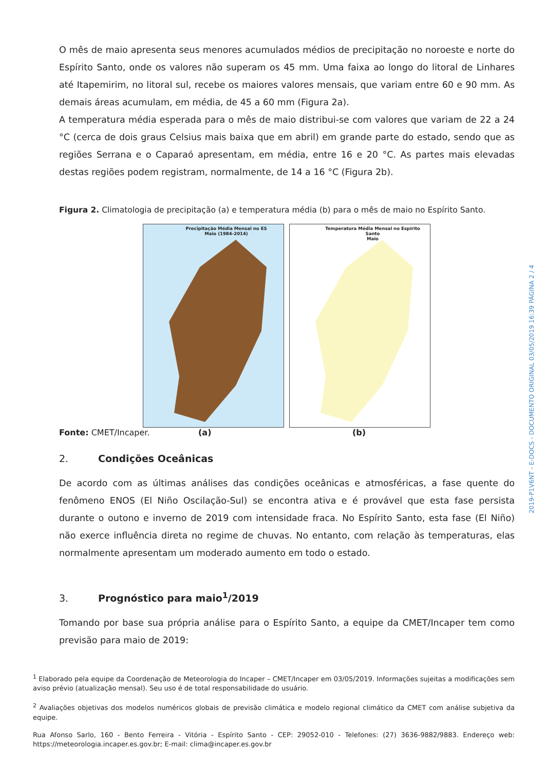O mês de maio apresenta seus menores acumulados médios de precipitação no noroeste e norte do Espírito Santo, onde os valores não superam os 45 mm. Uma faixa ao longo do litoral de Linhares até Itapemirim, no litoral sul, recebe os maiores valores mensais, que variam entre 60 e 90 mm. As demais áreas acumulam, em média, de 45 a 60 mm (Figura 2a).
A temperatura média esperada para o mês de maio distribui-se com valores que variam de 22 a 24 °C (cerca de dois graus Celsius mais baixa que em abril) em grande parte do estado, sendo que as regiões Serrana e o Caparaó apresentam, em média, entre 16 e 20 °C. As partes mais elevadas destas regiões podem registram, normalmente, de 14 a 16 °C (Figura 2b).
Figura 2. Climatologia de precipitação (a) e temperatura média (b) para o mês de maio no Espírito Santo.
Precipitação Média Mensal no ES
Maio (1984-2014)
Temperatura Média Mensal no Espírito Santo
Maio
Fonte: CMET/Incaper. (a) (b)
2. Condições Oceânicas
De acordo com as últimas análises das condições oceânicas e atmosféricas, a fase quente do fenômeno ENOS (El Niño Oscilação-Sul) se encontra ativa e é provável que esta fase persista durante o outono e inverno de 2019 com intensidade fraca. No Espírito Santo, esta fase (El Niño) não exerce influência direta no regime de chuvas. No entanto, com relação às temperaturas, elas normalmente apresentam um moderado aumento em todo o estado.
3. Prognóstico para maio<sup>1</sup>/2019
Tomando por base sua própria análise para o Espírito Santo, a equipe da CMET/Incaper tem como previsão para maio de 2019:
<sup>1</sup> Elaborado pela equipe da Coordenação de Meteorologia do Incaper – CMET/Incaper em 03/05/2019. Informações sujeitas a modificações sem aviso prévio (atualização mensal). Seu uso é de total responsabilidade do usuário.
<sup>2</sup> Avaliações objetivas dos modelos numéricos globais de previsão climática e modelo regional climático da CMET com análise subjetiva da equipe.
Rua Afonso Sarlo, 160 - Bento Ferreira - Vitória - Espírito Santo - CEP: 29052-010 - Telefones: (27) 3636-9882/9883. Endereço web: https://meteorologia.incaper.es.gov.br; E-mail: clima@incaper.es.gov.br
2019-P1V6NT - E-DOCS - DOCUMENTO ORIGINAL 03/05/2019 16:39 PÁGINA 2 / 4